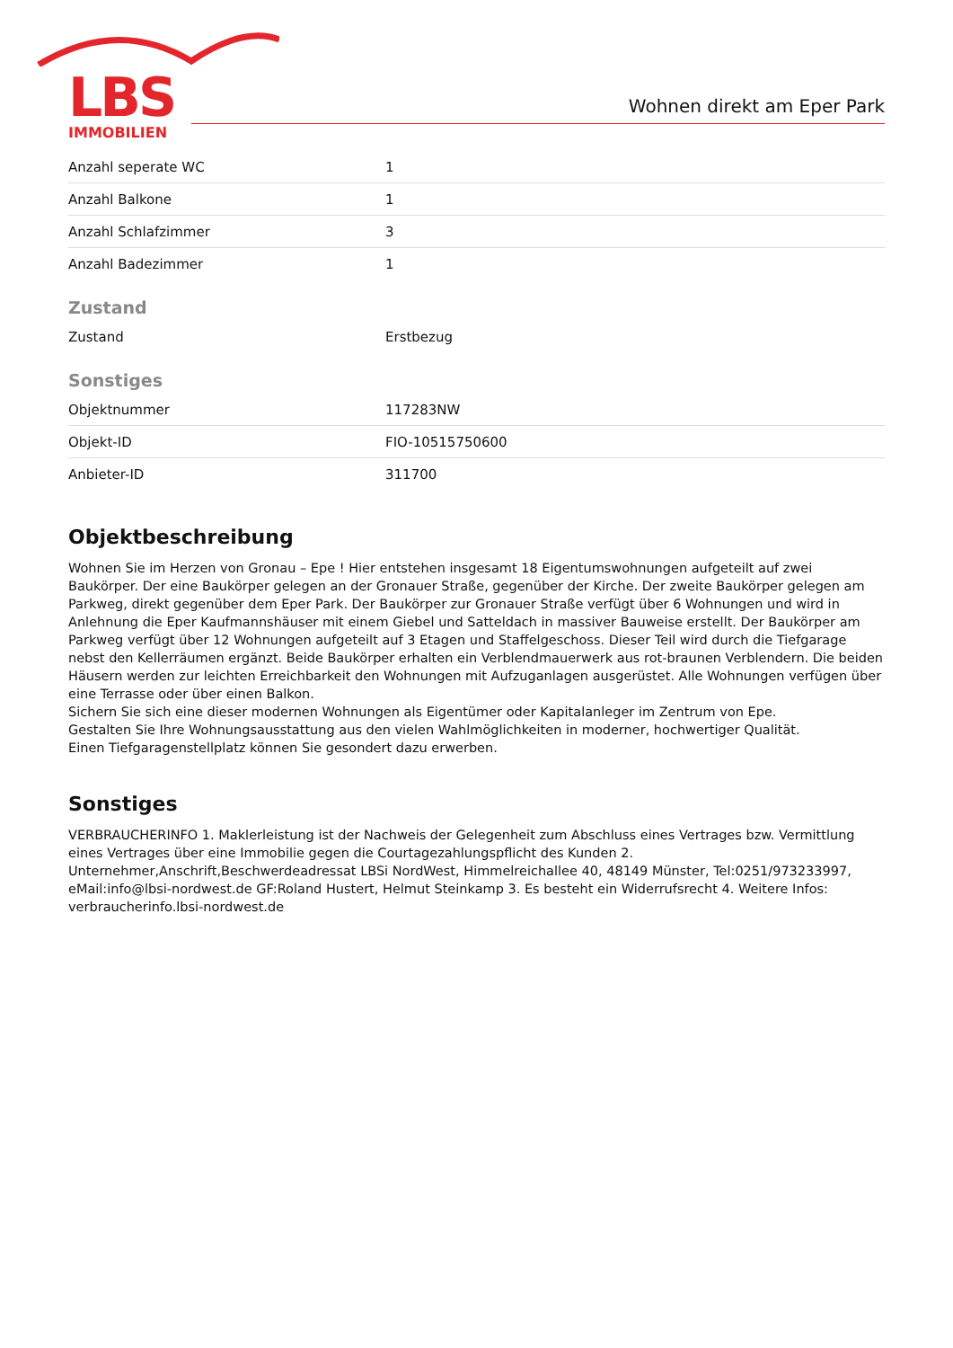LBS
IMMOBILIEN
Wohnen direkt am Eper Park
| Anzahl seperate WC | 1 |
| Anzahl Balkone | 1 |
| Anzahl Schlafzimmer | 3 |
| Anzahl Badezimmer | 1 |
Zustand
| Zustand | Erstbezug |
Sonstiges
| Objektnummer | 117283NW |
| Objekt-ID | FIO-10515750600 |
| Anbieter-ID | 311700 |
Objektbeschreibung
Wohnen Sie im Herzen von Gronau – Epe ! Hier entstehen insgesamt 18 Eigentumswohnungen aufgeteilt auf zwei Baukörper. Der eine Baukörper gelegen an der Gronauer Straße, gegenüber der Kirche. Der zweite Baukörper gelegen am Parkweg, direkt gegenüber dem Eper Park. Der Baukörper zur Gronauer Straße verfügt über 6 Wohnungen und wird in Anlehnung die Eper Kaufmannshäuser mit einem Giebel und Satteldach in massiver Bauweise erstellt. Der Baukörper am Parkweg verfügt über 12 Wohnungen aufgeteilt auf 3 Etagen und Staffelgeschoss. Dieser Teil wird durch die Tiefgarage nebst den Kellerräumen ergänzt. Beide Baukörper erhalten ein Verblendmauerwerk aus rot-braunen Verblendern. Die beiden Häusern werden zur leichten Erreichbarkeit den Wohnungen mit Aufzuganlagen ausgerüstet. Alle Wohnungen verfügen über eine Terrasse oder über einen Balkon.
Sichern Sie sich eine dieser modernen Wohnungen als Eigentümer oder Kapitalanleger im Zentrum von Epe.
Gestalten Sie Ihre Wohnungsausstattung aus den vielen Wahlmöglichkeiten in moderner, hochwertiger Qualität.
Einen Tiefgaragenstellplatz können Sie gesondert dazu erwerben.
Sonstiges
VERBRAUCHERINFO 1. Maklerleistung ist der Nachweis der Gelegenheit zum Abschluss eines Vertrages bzw. Vermittlung eines Vertrages über eine Immobilie gegen die Courtagezahlungspflicht des Kunden 2. Unternehmer,Anschrift,Beschwerdeadressat LBSi NordWest, Himmelreichallee 40, 48149 Münster, Tel:0251/973233997, eMail:info@lbsi-nordwest.de GF:Roland Hustert, Helmut Steinkamp 3. Es besteht ein Widerrufsrecht 4. Weitere Infos: verbraucherinfo.lbsi-nordwest.de